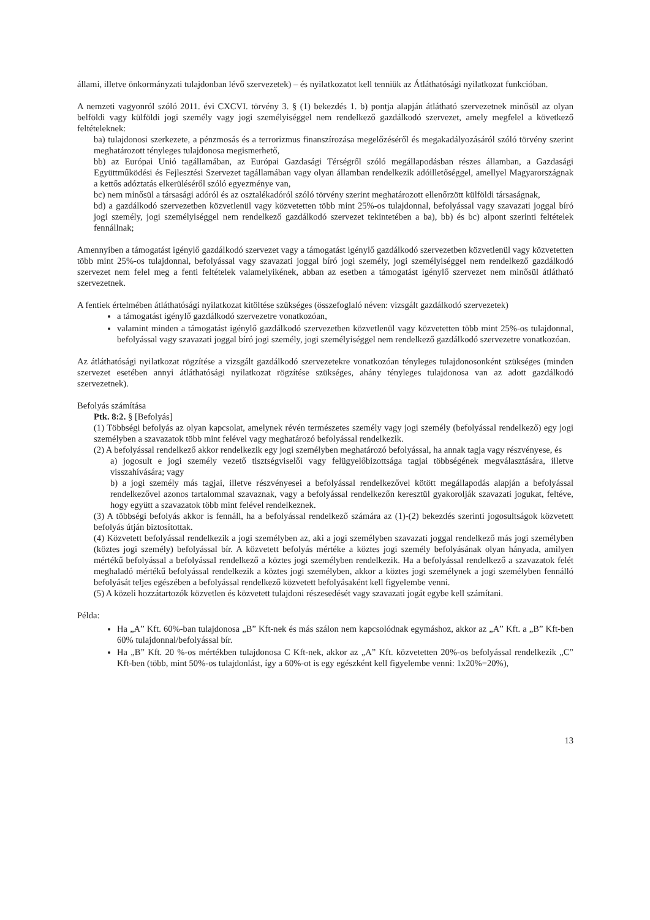állami, illetve önkormányzati tulajdonban lévő szervezetek) – és nyilatkozatot kell tenniük az Átláthatósági nyilatkozat funkcióban.
A nemzeti vagyonról szóló 2011. évi CXCVI. törvény 3. § (1) bekezdés 1. b) pontja alapján átlátható szervezetnek minősül az olyan belföldi vagy külföldi jogi személy vagy jogi személyiséggel nem rendelkező gazdálkodó szervezet, amely megfelel a következő feltételeknek:
ba) tulajdonosi szerkezete, a pénzmosás és a terrorizmus finanszírozása megelőzéséről és megakadályozásáról szóló törvény szerint meghatározott tényleges tulajdonosa megismerhető,
bb) az Európai Unió tagállamában, az Európai Gazdasági Térségről szóló megállapodásban részes államban, a Gazdasági Együttműködési és Fejlesztési Szervezet tagállamában vagy olyan államban rendelkezik adóilletőséggel, amellyel Magyarországnak a kettős adóztatás elkerüléséről szóló egyezménye van,
bc) nem minősül a társasági adóról és az osztalékadóról szóló törvény szerint meghatározott ellenőrzött külföldi társaságnak,
bd) a gazdálkodó szervezetben közvetlenül vagy közvetetten több mint 25%-os tulajdonnal, befolyással vagy szavazati joggal bíró jogi személy, jogi személyiséggel nem rendelkező gazdálkodó szervezet tekintetében a ba), bb) és bc) alpont szerinti feltételek fennállnak;
Amennyiben a támogatást igénylő gazdálkodó szervezet vagy a támogatást igénylő gazdálkodó szervezetben közvetlenül vagy közvetetten több mint 25%-os tulajdonnal, befolyással vagy szavazati joggal bíró jogi személy, jogi személyiséggel nem rendelkező gazdálkodó szervezet nem felel meg a fenti feltételek valamelyikének, abban az esetben a támogatást igénylő szervezet nem minősül átlátható szervezetnek.
A fentiek értelmében átláthatósági nyilatkozat kitöltése szükséges (összefoglaló néven: vizsgált gazdálkodó szervezetek)
a támogatást igénylő gazdálkodó szervezetre vonatkozóan,
valamint minden a támogatást igénylő gazdálkodó szervezetben közvetlenül vagy közvetetten több mint 25%-os tulajdonnal, befolyással vagy szavazati joggal bíró jogi személy, jogi személyiséggel nem rendelkező gazdálkodó szervezetre vonatkozóan.
Az átláthatósági nyilatkozat rögzítése a vizsgált gazdálkodó szervezetekre vonatkozóan tényleges tulajdonosonként szükséges (minden szervezet esetében annyi átláthatósági nyilatkozat rögzítése szükséges, ahány tényleges tulajdonosa van az adott gazdálkodó szervezetnek).
Befolyás számítása
Ptk. 8:2. § [Befolyás]
(1) Többségi befolyás az olyan kapcsolat, amelynek révén természetes személy vagy jogi személy (befolyással rendelkező) egy jogi személyben a szavazatok több mint felével vagy meghatározó befolyással rendelkezik.
(2) A befolyással rendelkező akkor rendelkezik egy jogi személyben meghatározó befolyással, ha annak tagja vagy részvényese, és
a) jogosult e jogi személy vezető tisztségviselői vagy felügyelőbizottsága tagjai többségének megválasztására, illetve visszahívására; vagy
b) a jogi személy más tagjai, illetve részvényesei a befolyással rendelkezővel kötött megállapodás alapján a befolyással rendelkezővel azonos tartalommal szavaznak, vagy a befolyással rendelkezőn keresztül gyakorolják szavazati jogukat, feltéve, hogy együtt a szavazatok több mint felével rendelkeznek.
(3) A többségi befolyás akkor is fennáll, ha a befolyással rendelkező számára az (1)-(2) bekezdés szerinti jogosultságok közvetett befolyás útján biztosítottak.
(4) Közvetett befolyással rendelkezik a jogi személyben az, aki a jogi személyben szavazati joggal rendelkező más jogi személyben (köztes jogi személy) befolyással bír. A közvetett befolyás mértéke a köztes jogi személy befolyásának olyan hányada, amilyen mértékű befolyással a befolyással rendelkező a köztes jogi személyben rendelkezik. Ha a befolyással rendelkező a szavazatok felét meghaladó mértékű befolyással rendelkezik a köztes jogi személyben, akkor a köztes jogi személynek a jogi személyben fennálló befolyását teljes egészében a befolyással rendelkező közvetett befolyásaként kell figyelembe venni.
(5) A közeli hozzátartozók közvetlen és közvetett tulajdoni részesedését vagy szavazati jogát egybe kell számítani.
Példa:
Ha „A” Kft. 60%-ban tulajdonosa „B” Kft-nek és más szálon nem kapcsolódnak egymáshoz, akkor az „A” Kft. a „B” Kft-ben 60% tulajdonnal/befolyással bír.
Ha „B” Kft. 20 %-os mértékben tulajdonosa C Kft-nek, akkor az „A” Kft. közvetetten 20%-os befolyással rendelkezik „C” Kft-ben (több, mint 50%-os tulajdonlást, így a 60%-ot is egy egészként kell figyelembe venni: 1x20%=20%),
13